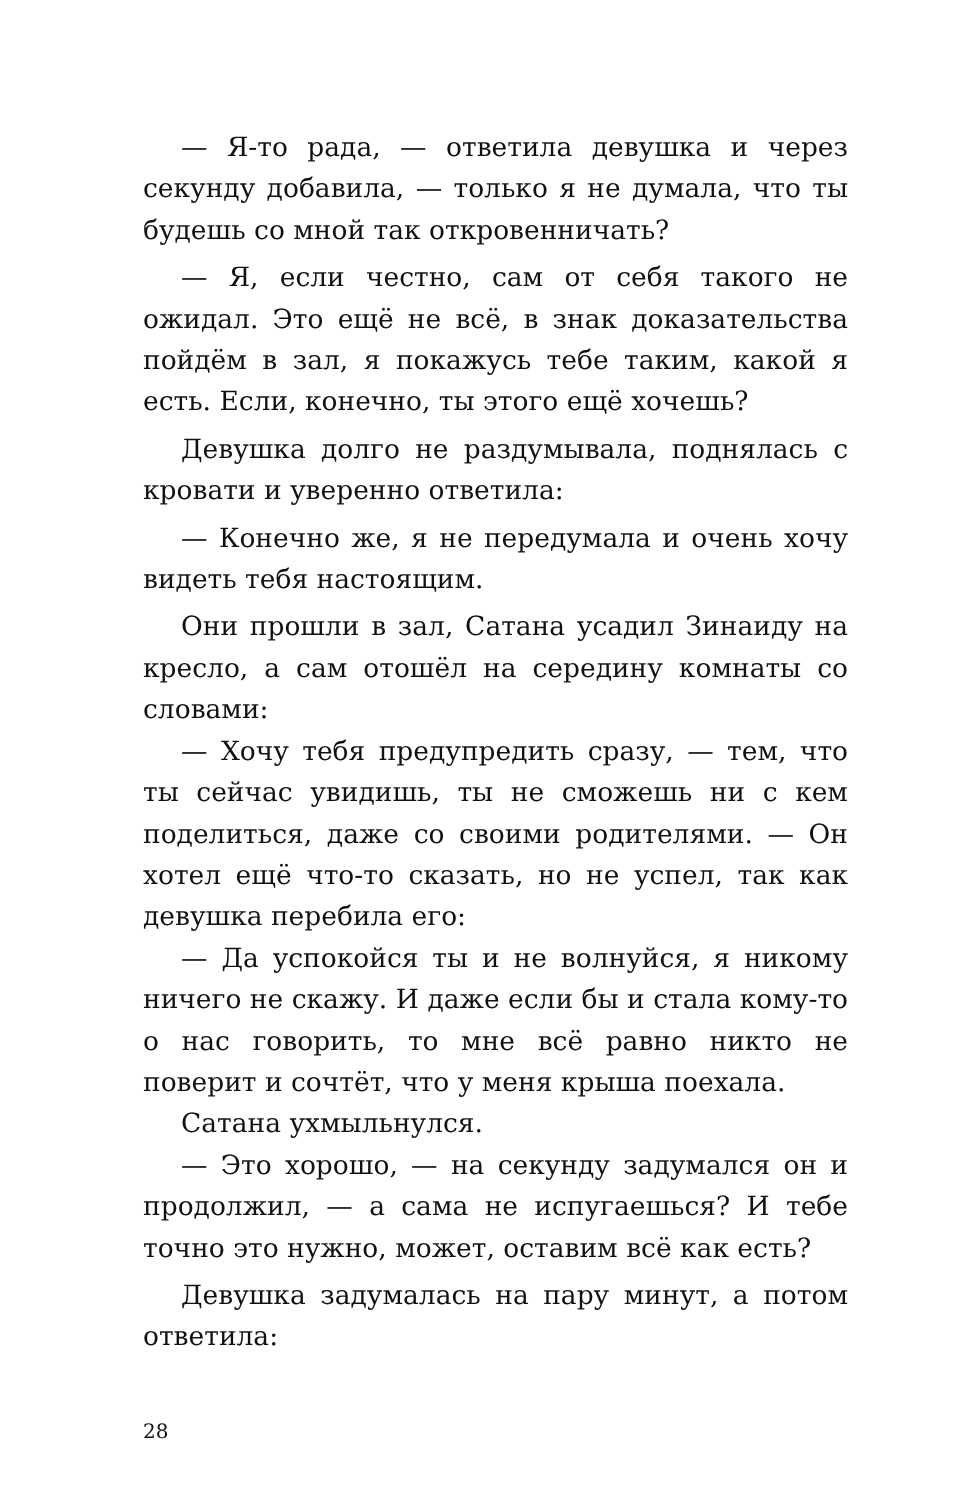— Я-то рада, — ответила девушка и через секунду добавила, — только я не думала, что ты будешь со мной так откровенничать?
— Я, если честно, сам от себя такого не ожидал. Это ещё не всё, в знак доказательства пойдём в зал, я покажусь тебе таким, какой я есть. Если, конечно, ты этого ещё хочешь?
Девушка долго не раздумывала, поднялась с кровати и уверенно ответила:
— Конечно же, я не передумала и очень хочу видеть тебя настоящим.
Они прошли в зал, Сатана усадил Зинаиду на кресло, а сам отошёл на середину комнаты со словами:
— Хочу тебя предупредить сразу, — тем, что ты сейчас увидишь, ты не сможешь ни с кем поделиться, даже со своими родителями. — Он хотел ещё что-то сказать, но не успел, так как девушка перебила его:
— Да успокойся ты и не волнуйся, я никому ничего не скажу. И даже если бы и стала кому-то о нас говорить, то мне всё равно никто не поверит и сочтёт, что у меня крыша поехала.
Сатана ухмыльнулся.
— Это хорошо, — на секунду задумался он и продолжил, — а сама не испугаешься? И тебе точно это нужно, может, оставим всё как есть?
Девушка задумалась на пару минут, а потом ответила:
28